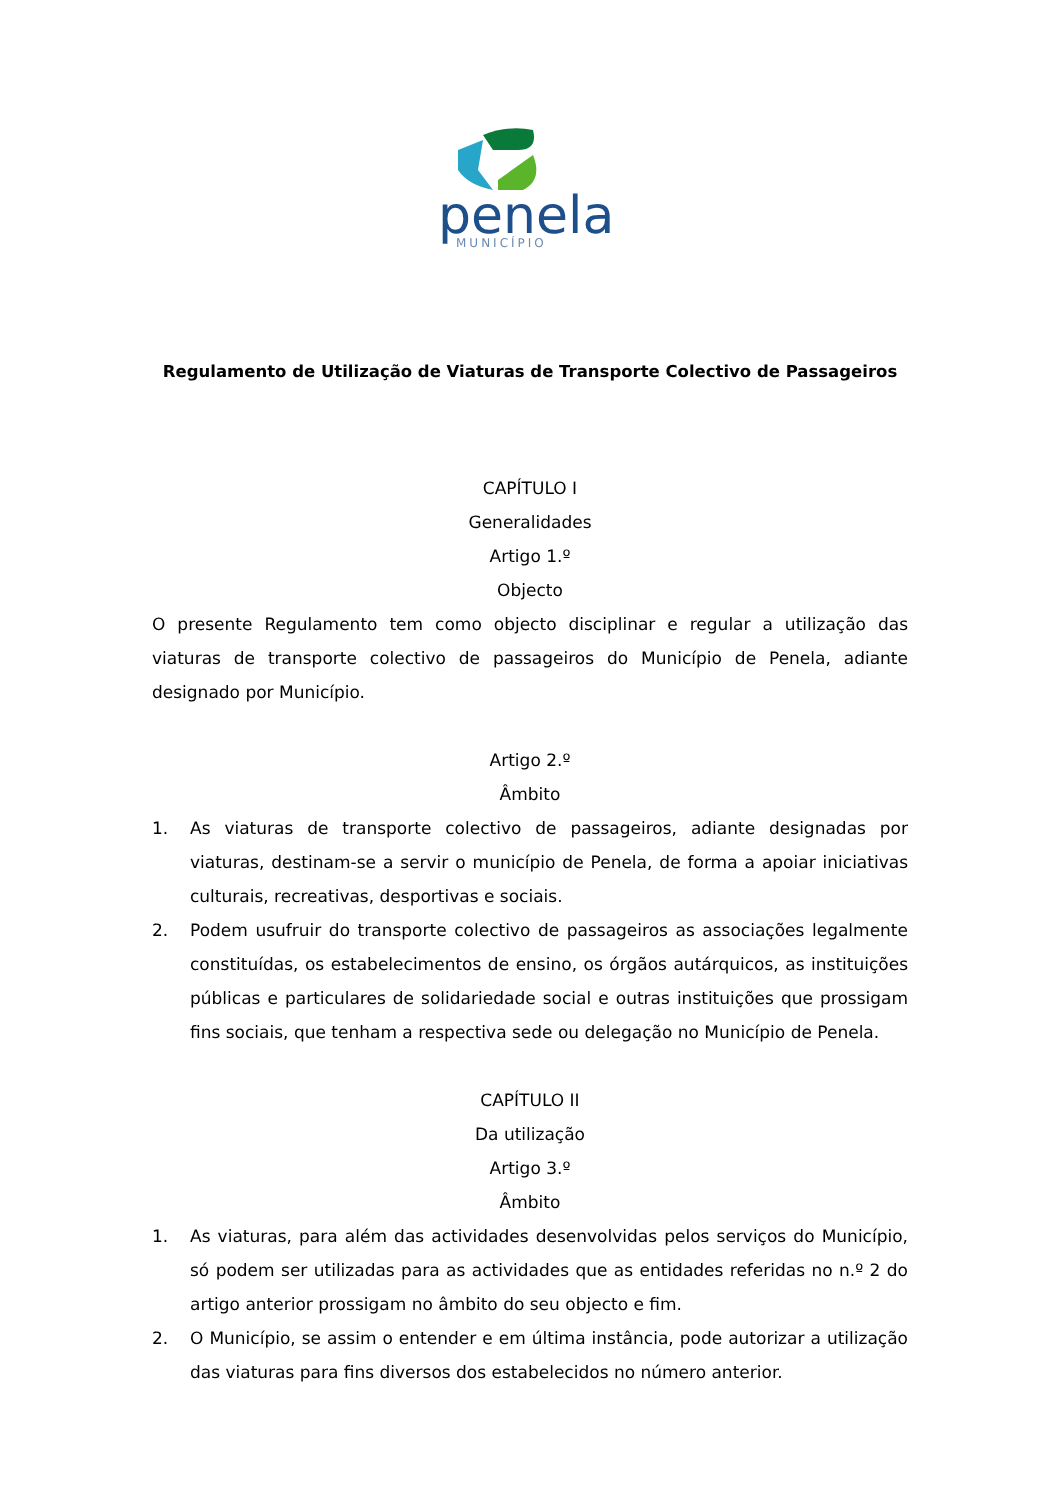penela
MUNICÍPIO
Regulamento de Utilização de Viaturas de Transporte Colectivo de Passageiros
CAPÍTULO I
Generalidades
Artigo 1.º
Objecto
O presente Regulamento tem como objecto disciplinar e regular a utilização das viaturas de transporte colectivo de passageiros do Município de Penela, adiante designado por Município.
Artigo 2.º
Âmbito
1. As viaturas de transporte colectivo de passageiros, adiante designadas por viaturas, destinam-se a servir o município de Penela, de forma a apoiar iniciativas culturais, recreativas, desportivas e sociais.
2. Podem usufruir do transporte colectivo de passageiros as associações legalmente constituídas, os estabelecimentos de ensino, os órgãos autárquicos, as instituições públicas e particulares de solidariedade social e outras instituições que prossigam fins sociais, que tenham a respectiva sede ou delegação no Município de Penela.
CAPÍTULO II
Da utilização
Artigo 3.º
Âmbito
1. As viaturas, para além das actividades desenvolvidas pelos serviços do Município, só podem ser utilizadas para as actividades que as entidades referidas no n.º 2 do artigo anterior prossigam no âmbito do seu objecto e fim.
2. O Município, se assim o entender e em última instância, pode autorizar a utilização das viaturas para fins diversos dos estabelecidos no número anterior.